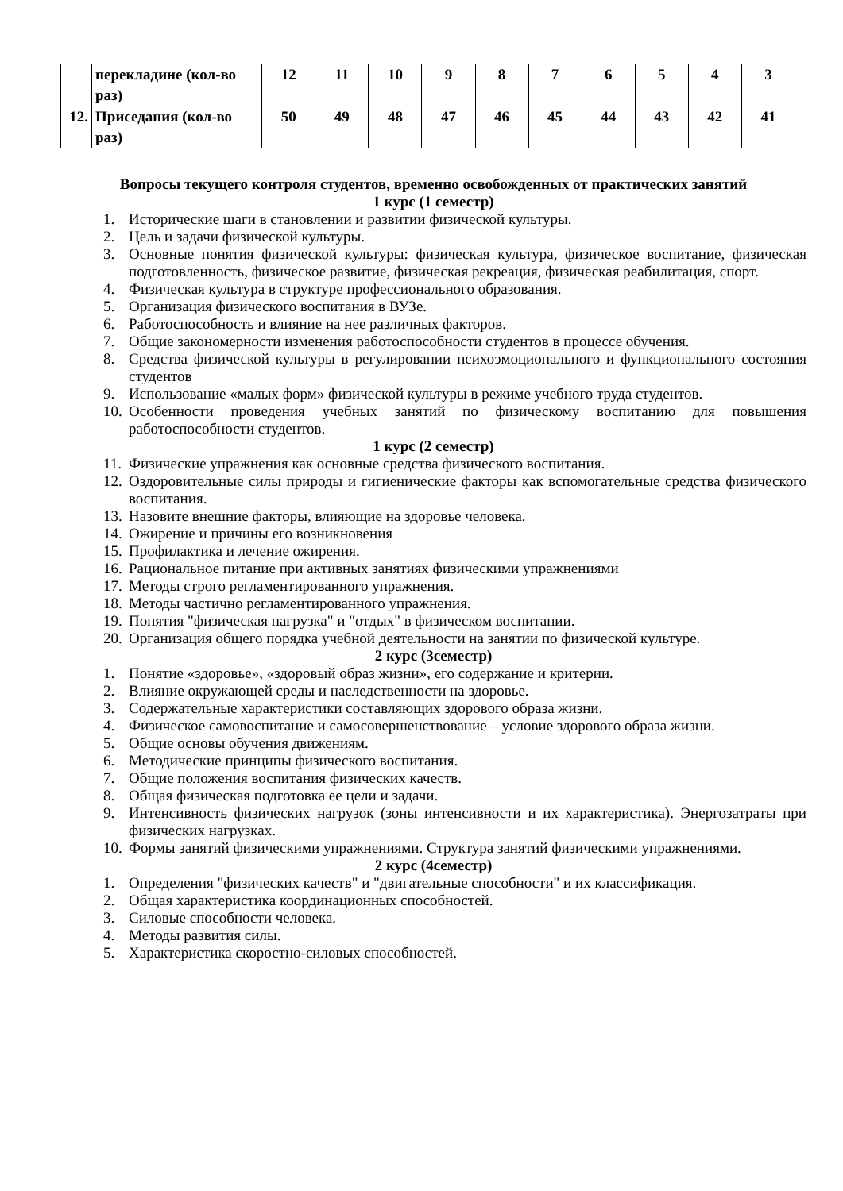| | перекладине (кол-во раз) | 12 | 11 | 10 | 9 | 8 | 7 | 6 | 5 | 4 | 3 |
| 12. | Приседания (кол-во раз) | 50 | 49 | 48 | 47 | 46 | 45 | 44 | 43 | 42 | 41 |
Вопросы текущего контроля студентов, временно освобожденных от практических занятий
1 курс (1 семестр)
1. Исторические шаги в становлении и развитии физической культуры.
2. Цель и задачи физической культуры.
3. Основные понятия физической культуры: физическая культура, физическое воспитание, физическая подготовленность, физическое развитие, физическая рекреация, физическая реабилитация, спорт.
4. Физическая культура в структуре профессионального образования.
5. Организация физического воспитания в ВУЗе.
6. Работоспособность и влияние на нее различных факторов.
7. Общие закономерности изменения работоспособности студентов в процессе обучения.
8. Средства физической культуры в регулировании психоэмоционального и функционального состояния студентов
9. Использование «малых форм» физической культуры в режиме учебного труда студентов.
10. Особенности проведения учебных занятий по физическому воспитанию для повышения работоспособности студентов.
1 курс (2 семестр)
11. Физические упражнения как основные средства физического воспитания.
12. Оздоровительные силы природы и гигиенические факторы как вспомогательные средства физического воспитания.
13. Назовите внешние факторы, влияющие на здоровье человека.
14. Ожирение и причины его возникновения
15. Профилактика и лечение ожирения.
16. Рациональное питание при активных занятиях физическими упражнениями
17. Методы строго регламентированного упражнения.
18. Методы частично регламентированного упражнения.
19. Понятия "физическая нагрузка" и "отдых" в физическом воспитании.
20. Организация общего порядка учебной деятельности на занятии по физической культуре.
2 курс (3семестр)
1. Понятие «здоровье», «здоровый образ жизни», его содержание и критерии.
2. Влияние окружающей среды и наследственности на здоровье.
3. Содержательные характеристики составляющих здорового образа жизни.
4. Физическое самовоспитание и самосовершенствование – условие здорового образа жизни.
5. Общие основы обучения движениям.
6. Методические принципы физического воспитания.
7. Общие положения воспитания физических качеств.
8. Общая физическая подготовка ее цели и задачи.
9. Интенсивность физических нагрузок (зоны интенсивности и их характеристика). Энергозатраты при физических нагрузках.
10. Формы занятий физическими упражнениями. Структура занятий физическими упражнениями.
2 курс (4семестр)
1. Определения "физических качеств" и "двигательные способности" и их классификация.
2. Общая характеристика координационных способностей.
3. Силовые способности человека.
4. Методы развития силы.
5. Характеристика скоростно-силовых способностей.